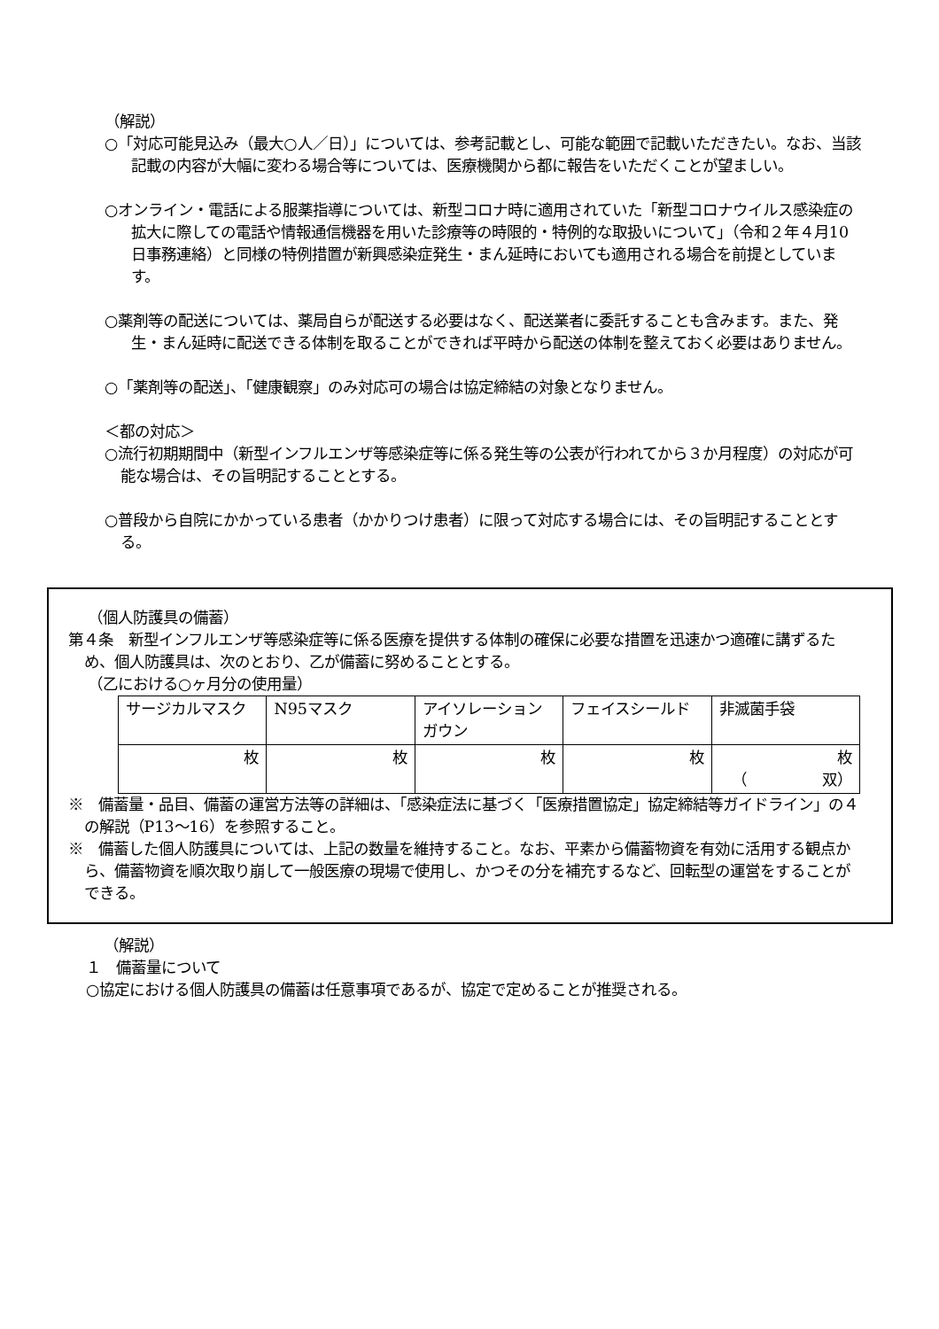（解説）
○「対応可能見込み（最大○人／日）」については、参考記載とし、可能な範囲で記載いただきたい。なお、当該記載の内容が大幅に変わる場合等については、医療機関から都に報告をいただくことが望ましい。
○オンライン・電話による服薬指導については、新型コロナ時に適用されていた「新型コロナウイルス感染症の拡大に際しての電話や情報通信機器を用いた診療等の時限的・特例的な取扱いについて」（令和２年４月10日事務連絡）と同様の特例措置が新興感染症発生・まん延時においても適用される場合を前提としています。
○薬剤等の配送については、薬局自らが配送する必要はなく、配送業者に委託することも含みます。また、発生・まん延時に配送できる体制を取ることができれば平時から配送の体制を整えておく必要はありません。
○「薬剤等の配送」、「健康観察」のみ対応可の場合は協定締結の対象となりません。
＜都の対応＞
○流行初期期間中（新型インフルエンザ等感染症等に係る発生等の公表が行われてから３か月程度）の対応が可能な場合は、その旨明記することとする。
○普段から自院にかかっている患者（かかりつけ患者）に限って対応する場合には、その旨明記することとする。
（個人防護具の備蓄）
第４条　新型インフルエンザ等感染症等に係る医療を提供する体制の確保に必要な措置を迅速かつ適確に講ずるため、個人防護具は、次のとおり、乙が備蓄に努めることとする。
（乙における○ヶ月分の使用量）
| サージカルマスク | N95マスク | アイソレーションガウン | フェイスシールド | 非滅菌手袋 |
| 枚 | 枚 | 枚 | 枚 | 枚 （ 双） |
※　備蓄量・品目、備蓄の運営方法等の詳細は、「感染症法に基づく「医療措置協定」協定締結等ガイドライン」の４の解説（P13～16）を参照すること。
※　備蓄した個人防護具については、上記の数量を維持すること。なお、平素から備蓄物資を有効に活用する観点から、備蓄物資を順次取り崩して一般医療の現場で使用し、かつその分を補充するなど、回転型の運営をすることができる。
（解説）
１　備蓄量について
○協定における個人防護具の備蓄は任意事項であるが、協定で定めることが推奨される。